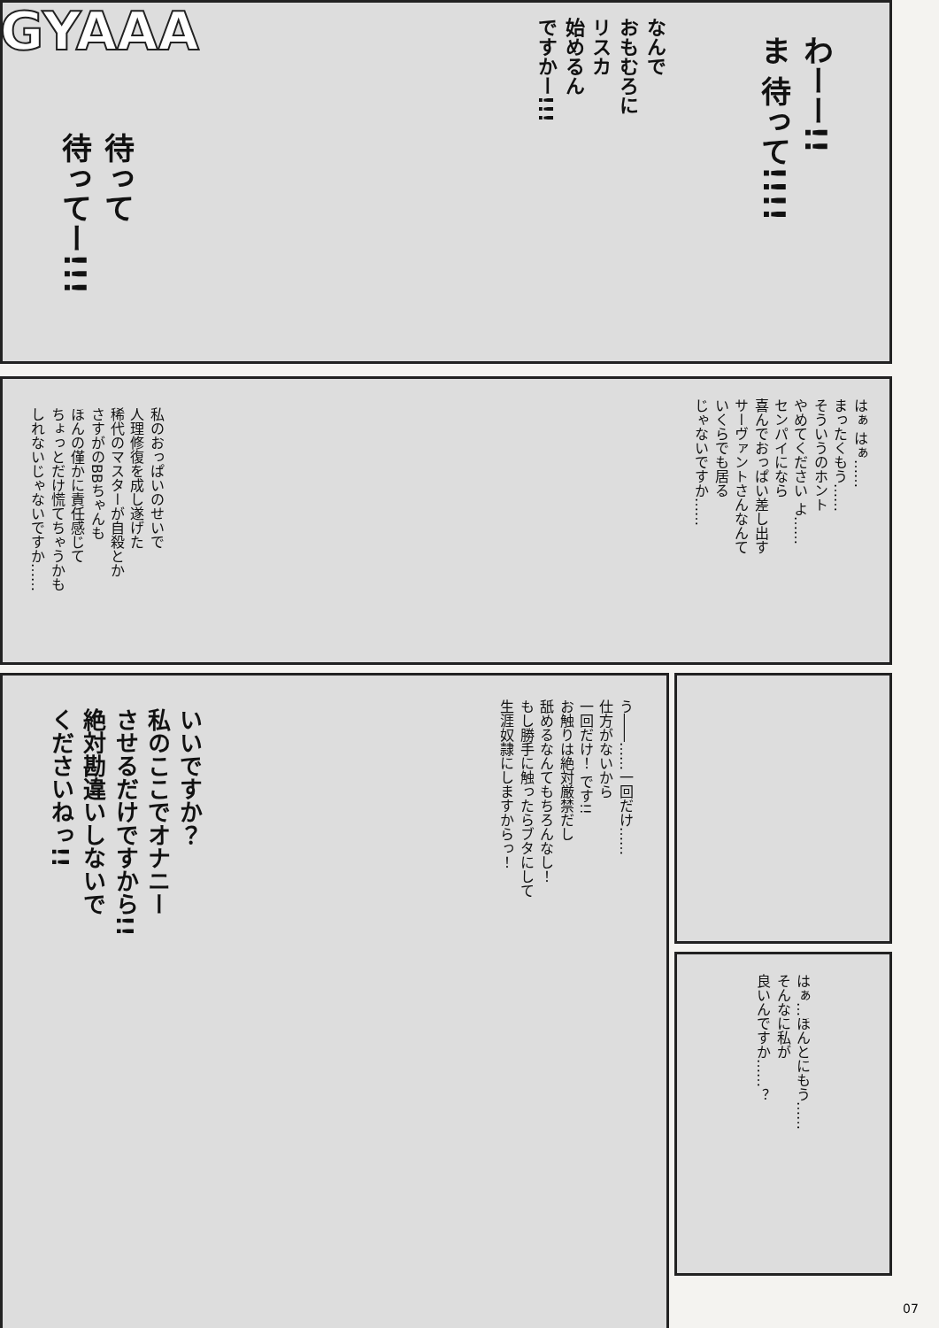GYAAA
わーー!!
ま 待って!!!!
なんで
おもむろに
リスカ
始めるん
ですかー!!!
待って
待ってー!!!
はぁ はぁ……
まったくもう……
そういうのホント
やめてください よ……
センパイになら
喜んでおっぱい差し出す
サーヴァントさんなんて
いくらでも居る
じゃないですか……
私のおっぱいのせいで
人理修復を成し遂げた
稀代のマスターが自殺とか
さすがのBBちゃんも
ほんの僅かに責任感じて
ちょっとだけ慌てちゃうかも
しれないじゃないですか……
う――……一回だけ……
仕方がないから
一回だけ！ です!!
お触りは絶対厳禁だし
舐めるなんてもちろんなし！
もし勝手に触ったらブタにして
生涯奴隷にしますからっ！
いいですか？
私のここでオナニー
させるだけですから!!
絶対勘違いしないで
くださいねっ!!
はぁ…ほんとにもう……
そんなに私が
良いんですか……？
07